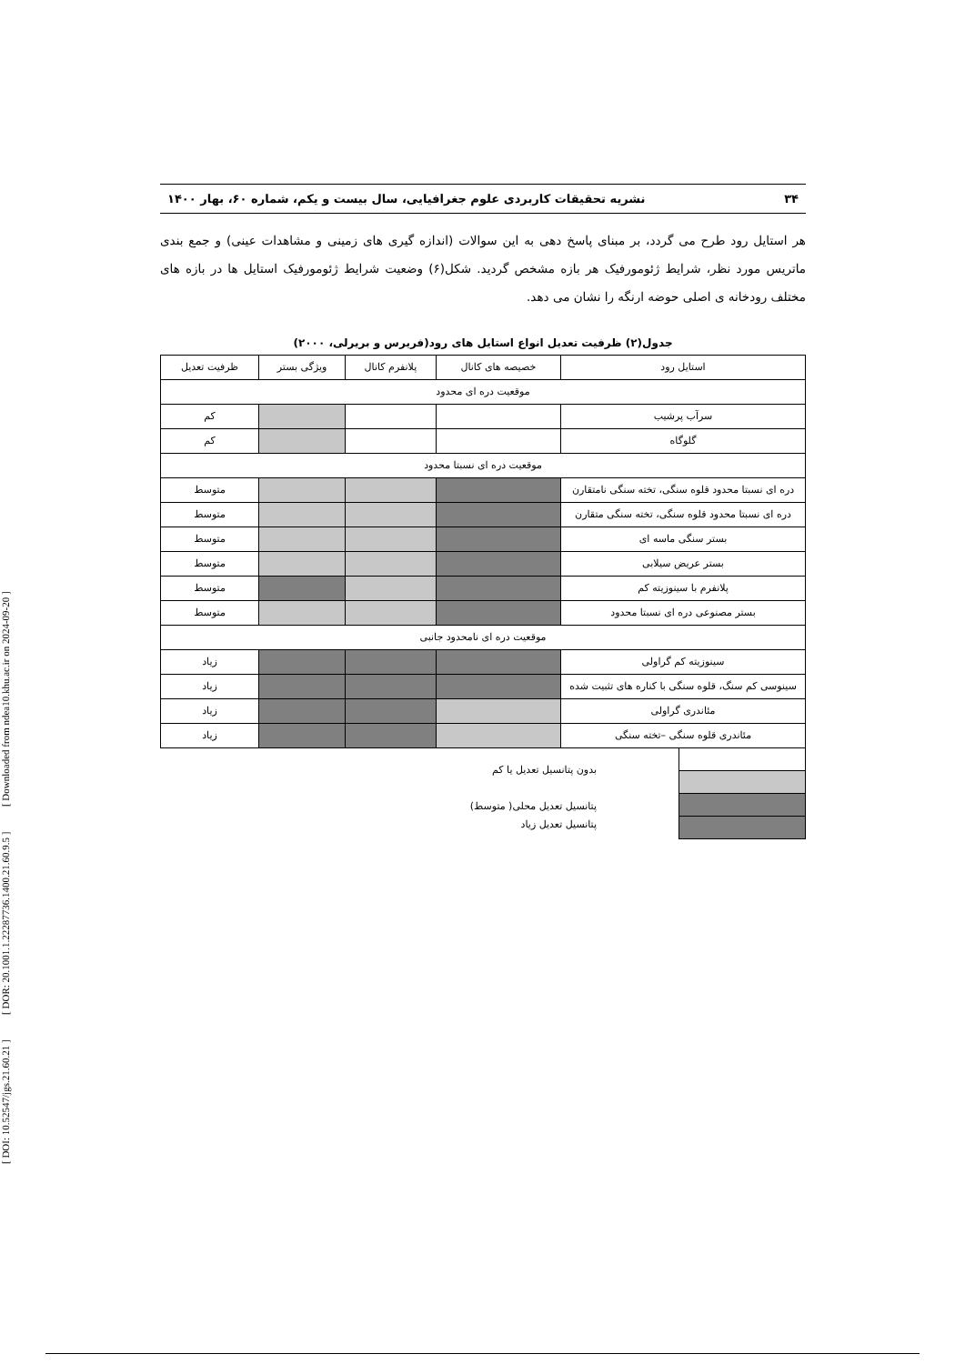[ DOI: 10.52547/jgs.21.60.21 ] [ DOR: 20.1001.1.22287736.1400.21.60.9.5 ] [ Downloaded from ndea10.khu.ac.ir on 2024-09-20 ]
۳۴ نشریه تحقیقات کاربردی علوم جغرافیایی، سال بیست و یکم، شماره ۶۰، بهار ۱۴۰۰
هر استایل رود طرح می گردد، بر مبنای پاسخ دهی به این سوالات (اندازه گیری های زمینی و مشاهدات عینی) و جمع بندی ماتریس مورد نظر، شرایط ژئومورفیک هر بازه مشخص گردید. شکل(۶) وضعیت شرایط ژئومورفیک استایل ها در بازه های مختلف رودخانه ی اصلی حوضه ارنگه را نشان می دهد.
جدول(۲) ظرفیت تعدیل انواع استایل های رود(فریرس و بریرلی، ۲۰۰۰)
| استایل رود | خصیصه های کانال | پلانفرم کانال | ویژگی بستر | ظرفیت تعدیل |
| --- | --- | --- | --- | --- |
| موقعیت دره ای محدود | | | | |
| سرآب پرشیب | | | | کم |
| گلوگاه | | | | کم |
| موقعیت دره ای نسبتا محدود | | | | |
| دره ای نسبتا محدود قلوه سنگی، تخته سنگی نامتقارن | | | | متوسط |
| دره ای نسبتا محدود قلوه سنگی، تخته سنگی متقارن | | | | متوسط |
| بستر سنگی ماسه ای | | | | متوسط |
| بستر عریض سیلابی | | | | متوسط |
| پلانفرم با سینوزیته کم | | | | متوسط |
| بستر مصنوعی دره ای نسبتا محدود | | | | متوسط |
| موقعیت دره ای نامحدود جانبی | | | | |
| سینوزیته کم گراولی | | | | زیاد |
| سینوسی کم سنگ، قلوه سنگی با کناره های تثبیت شده | | | | زیاد |
| مئاندری گراولی | | | | زیاد |
| مئاندری قلوه سنگی –تخته سنگی | | | | زیاد |
بدون پتانسیل تعدیل یا کم
پتانسیل تعدیل محلی( متوسط)
پتانسیل تعدیل زیاد